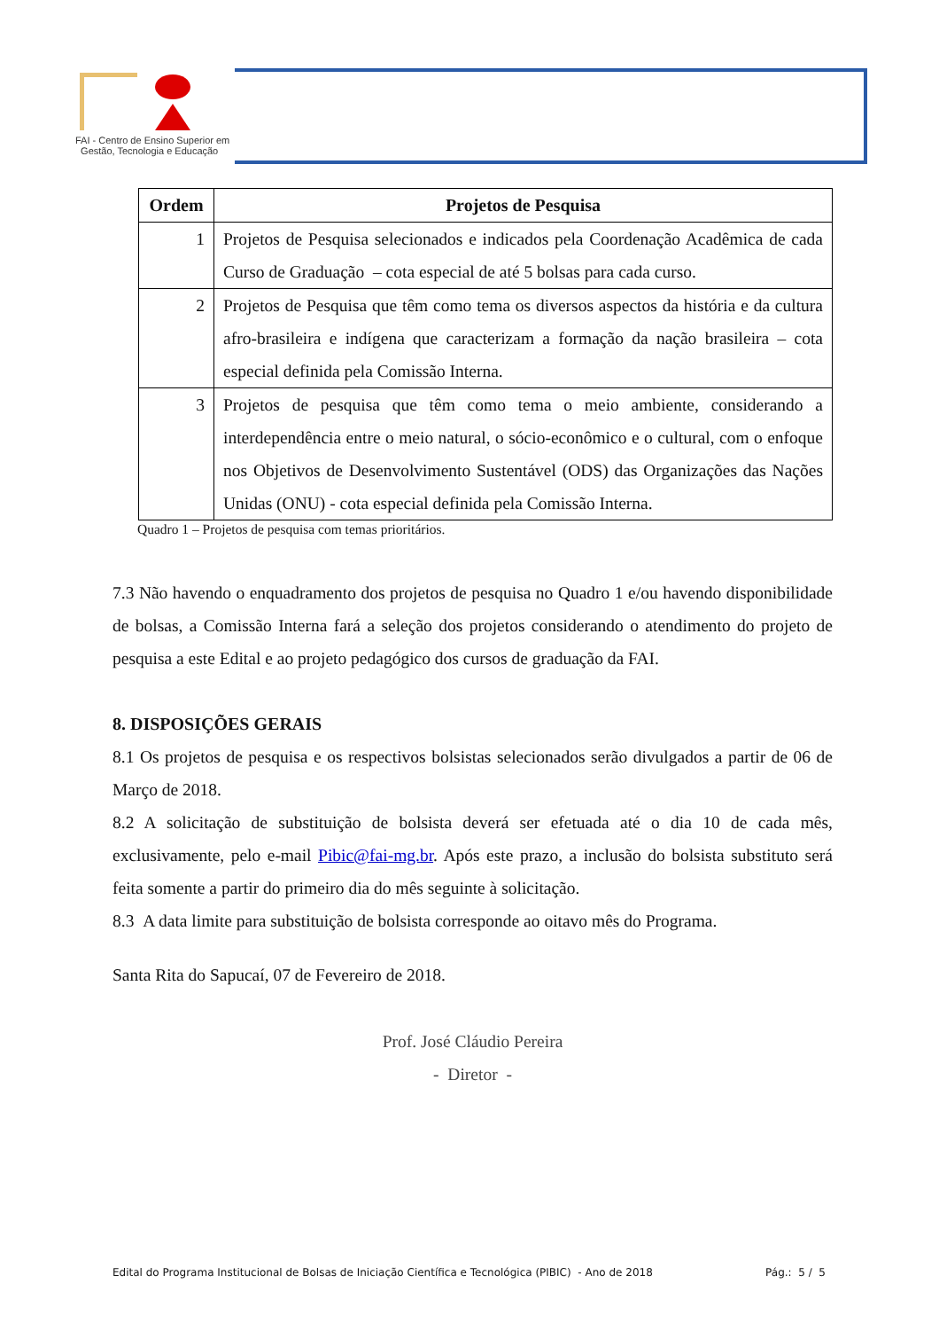FAI - Centro de Ensino Superior em
Gestão, Tecnologia e Educação
| Ordem | Projetos de Pesquisa |
| --- | --- |
| 1 | Projetos de Pesquisa selecionados e indicados pela Coordenação Acadêmica de cada Curso de Graduação – cota especial de até 5 bolsas para cada curso. |
| 2 | Projetos de Pesquisa que têm como tema os diversos aspectos da história e da cultura afro-brasileira e indígena que caracterizam a formação da nação brasileira – cota especial definida pela Comissão Interna. |
| 3 | Projetos de pesquisa que têm como tema o meio ambiente, considerando a interdependência entre o meio natural, o sócio-econômico e o cultural, com o enfoque nos Objetivos de Desenvolvimento Sustentável (ODS) das Organizações das Nações Unidas (ONU) - cota especial definida pela Comissão Interna. |
Quadro 1 – Projetos de pesquisa com temas prioritários.
7.3 Não havendo o enquadramento dos projetos de pesquisa no Quadro 1 e/ou havendo disponibilidade de bolsas, a Comissão Interna fará a seleção dos projetos considerando o atendimento do projeto de pesquisa a este Edital e ao projeto pedagógico dos cursos de graduação da FAI.
8. DISPOSIÇÕES GERAIS
8.1 Os projetos de pesquisa e os respectivos bolsistas selecionados serão divulgados a partir de 06 de Março de 2018.
8.2 A solicitação de substituição de bolsista deverá ser efetuada até o dia 10 de cada mês, exclusivamente, pelo e-mail Pibic@fai-mg.br. Após este prazo, a inclusão do bolsista substituto será feita somente a partir do primeiro dia do mês seguinte à solicitação.
8.3 A data limite para substituição de bolsista corresponde ao oitavo mês do Programa.
Santa Rita do Sapucaí, 07 de Fevereiro de 2018.
Prof. José Cláudio Pereira
- Diretor -
Edital do Programa Institucional de Bolsas de Iniciação Científica e Tecnológica (PIBIC) - Ano de 2018 Pág.: 5 / 5